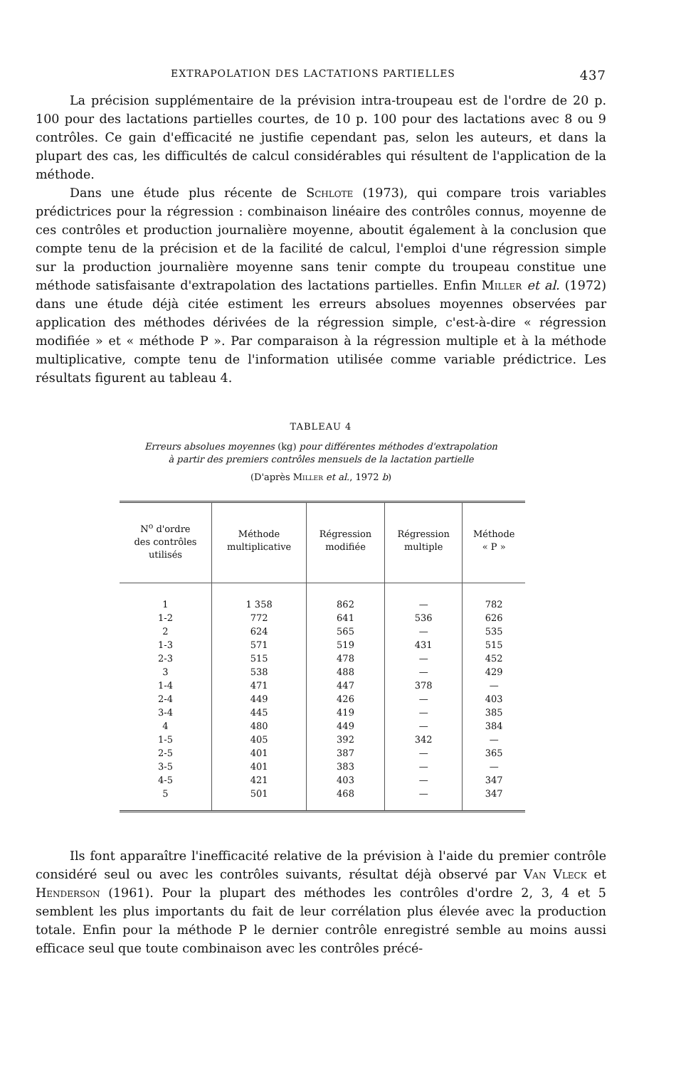EXTRAPOLATION DES LACTATIONS PARTIELLES 437
La précision supplémentaire de la prévision intra-troupeau est de l'ordre de 20 p. 100 pour des lactations partielles courtes, de 10 p. 100 pour des lactations avec 8 ou 9 contrôles. Ce gain d'efficacité ne justifie cependant pas, selon les auteurs, et dans la plupart des cas, les difficultés de calcul considérables qui résultent de l'application de la méthode.
Dans une étude plus récente de Schlote (1973), qui compare trois variables prédictrices pour la régression : combinaison linéaire des contrôles connus, moyenne de ces contrôles et production journalière moyenne, aboutit également à la conclusion que compte tenu de la précision et de la facilité de calcul, l'emploi d'une régression simple sur la production journalière moyenne sans tenir compte du troupeau constitue une méthode satisfaisante d'extrapolation des lactations partielles. Enfin Miller et al. (1972) dans une étude déjà citée estiment les erreurs absolues moyennes observées par application des méthodes dérivées de la régression simple, c'est-à-dire « régression modifiée » et « méthode P ». Par comparaison à la régression multiple et à la méthode multiplicative, compte tenu de l'information utilisée comme variable prédictrice. Les résultats figurent au tableau 4.
TABLEAU 4
Erreurs absolues moyennes (kg) pour différentes méthodes d'extrapolation
à partir des premiers contrôles mensuels de la lactation partielle
(D'après Miller et al., 1972 b)
| N<sup>o</sup> d'ordre des contrôles utilisés | Méthode multiplicative | Régression modifiée | Régression multiple | Méthode « P » |
| --- | --- | --- | --- | --- |
| 1 | 1 358 | 862 | — | 782 |
| 1-2 | 772 | 641 | 536 | 626 |
| 2 | 624 | 565 | — | 535 |
| 1-3 | 571 | 519 | 431 | 515 |
| 2-3 | 515 | 478 | — | 452 |
| 3 | 538 | 488 | — | 429 |
| 1-4 | 471 | 447 | 378 | — |
| 2-4 | 449 | 426 | — | 403 |
| 3-4 | 445 | 419 | — | 385 |
| 4 | 480 | 449 | — | 384 |
| 1-5 | 405 | 392 | 342 | — |
| 2-5 | 401 | 387 | — | 365 |
| 3-5 | 401 | 383 | — | — |
| 4-5 | 421 | 403 | — | 347 |
| 5 | 501 | 468 | — | 347 |
Ils font apparaître l'inefficacité relative de la prévision à l'aide du premier contrôle considéré seul ou avec les contrôles suivants, résultat déjà observé par Van Vleck et Henderson (1961). Pour la plupart des méthodes les contrôles d'ordre 2, 3, 4 et 5 semblent les plus importants du fait de leur corrélation plus élevée avec la production totale. Enfin pour la méthode P le dernier contrôle enregistré semble au moins aussi efficace seul que toute combinaison avec les contrôles précé-